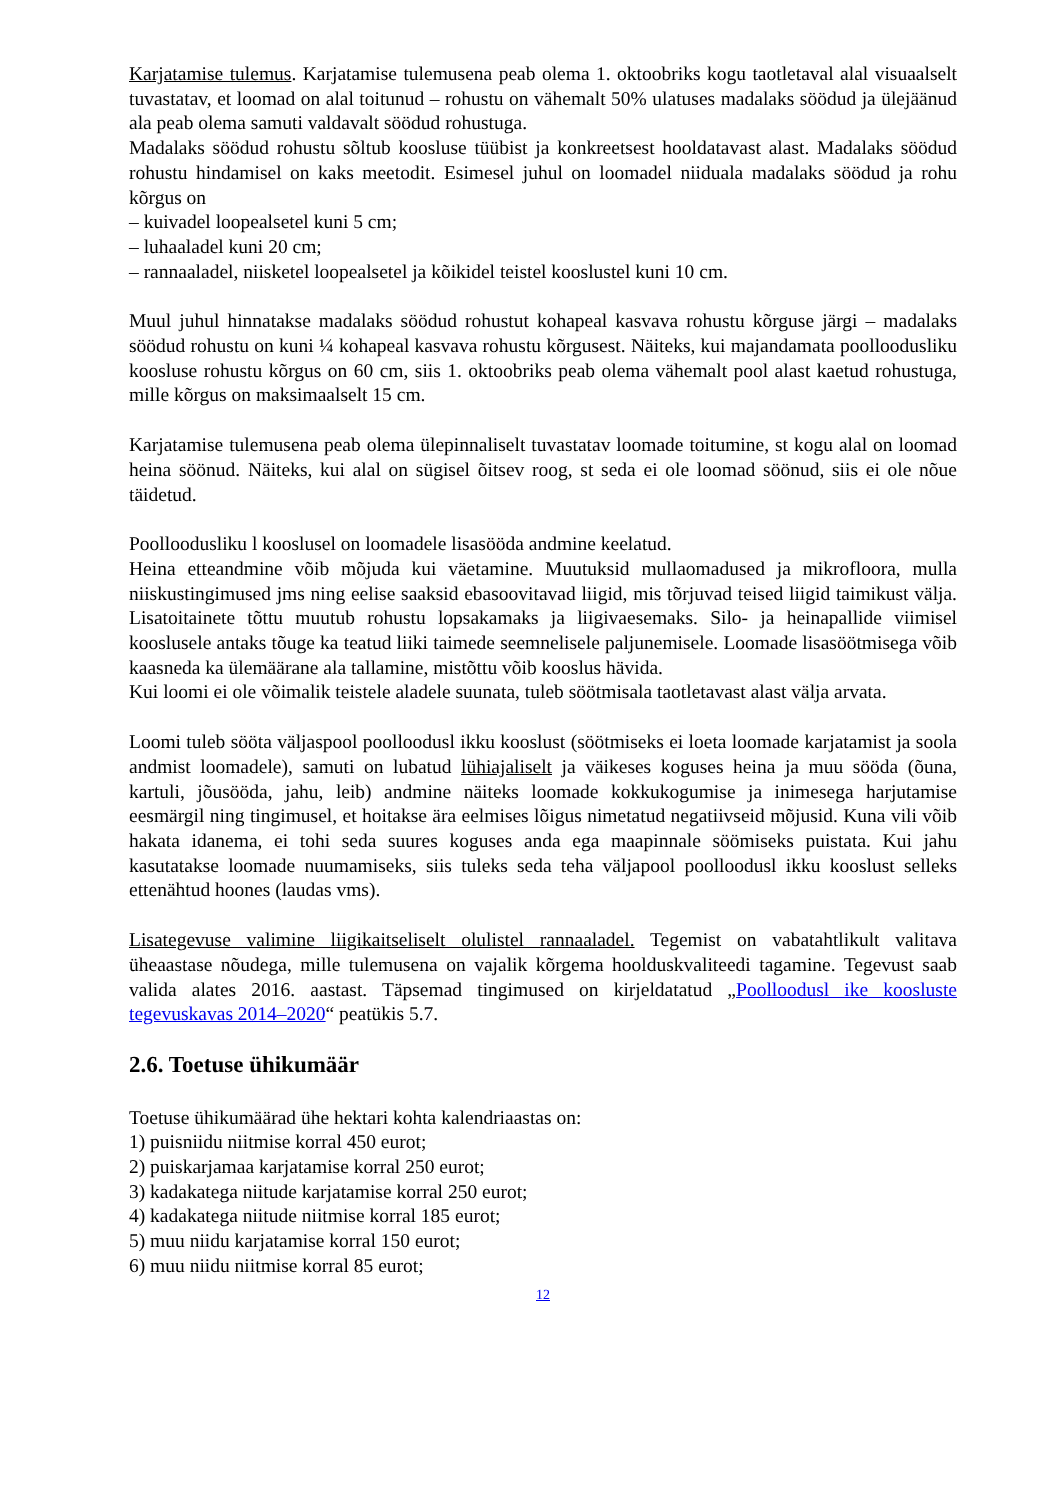Karjatamise tulemus. Karjatamise tulemusena peab olema 1. oktoobriks kogu taotletaval alal visuaalselt tuvastatav, et loomad on alal toitunud – rohustu on vähemalt 50% ulatuses madalaks söödud ja ülejäänud ala peab olema samuti valdavalt söödud rohustuga.
Madalaks söödud rohustu sõltub koosluse tüübist ja konkreetsest hooldatavast alast. Madalaks söödud rohustu hindamisel on kaks meetodit. Esimesel juhul on loomadel niiduala madalaks söödud ja rohu kõrgus on
– kuivadel loopealsetel kuni 5 cm;
– luhaaladel kuni 20 cm;
– rannaaladel, niisketel loopealsetel ja kõikidel teistel kooslustel kuni 10 cm.
Muul juhul hinnatakse madalaks söödud rohustut kohapeal kasvava rohustu kõrguse järgi – madalaks söödud rohustu on kuni ¼ kohapeal kasvava rohustu kõrgusest. Näiteks, kui majandamata poolloodusliku koosluse rohustu kõrgus on 60 cm, siis 1. oktoobriks peab olema vähemalt pool alast kaetud rohustuga, mille kõrgus on maksimaalselt 15 cm.
Karjatamise tulemusena peab olema ülepinnaliselt tuvastatav loomade toitumine, st kogu alal on loomad heina söönud. Näiteks, kui alal on sügisel õitsev roog, st seda ei ole loomad söönud, siis ei ole nõue täidetud.
Poolloodusliku l kooslusel on loomadele lisasööda andmine keelatud.
Heina etteandmine võib mõjuda kui väetamine. Muutuksid mullaomadused ja mikrofloora, mulla niiskustingimused jms ning eelise saaksid ebasoovitavad liigid, mis tõrjuvad teised liigid taimikust välja. Lisatoitainete tõttu muutub rohustu lopsakamaks ja liigivaesemaks. Silo- ja heinapallide viimisel kooslusele antaks tõuge ka teatud liiki taimede seemnelisele paljunemisele. Loomade lisasöötmisega võib kaasneda ka ülemäärane ala tallamine, mistõttu võib kooslus hävida.
Kui loomi ei ole võimalik teistele aladele suunata, tuleb söötmisala taotletavast alast välja arvata.
Loomi tuleb sööta väljaspool poolloodusl ikku kooslust (söötmiseks ei loeta loomade karjatamist ja soola andmist loomadele), samuti on lubatud lühiajaliselt ja väikeses koguses heina ja muu sööda (õuna, kartuli, jõusööda, jahu, leib) andmine näiteks loomade kokkukogumise ja inimesega harjutamise eesmärgil ning tingimusel, et hoitakse ära eelmises lõigus nimetatud negatiivseid mõjusid. Kuna vili võib hakata idanema, ei tohi seda suures koguses anda ega maapinnale söömiseks puistata. Kui jahu kasutatakse loomade nuumamiseks, siis tuleks seda teha väljapool poolloodusl ikku kooslust selleks ettenähtud hoones (laudas vms).
Lisategevuse valimine liigikaitseliselt olulistel rannaaladel. Tegemist on vabatahtlikult valitava üheaastase nõudega, mille tulemusena on vajalik kõrgema hoolduskvaliteedi tagamine. Tegevust saab valida alates 2016. aastast. Täpsemad tingimused on kirjeldatatud „Poolloodusl ike koosluste tegevuskavas 2014–2020“ peatükis 5.7.
2.6. Toetuse ühikumäär
Toetuse ühikumäärad ühe hektari kohta kalendriaastas on:
1) puisniidu niitmise korral 450 eurot;
2) puiskarjamaa karjatamise korral 250 eurot;
3) kadakatega niitude karjatamise korral 250 eurot;
4) kadakatega niitude niitmise korral 185 eurot;
5) muu niidu karjatamise korral 150 eurot;
6) muu niidu niitmise korral 85 eurot;
12